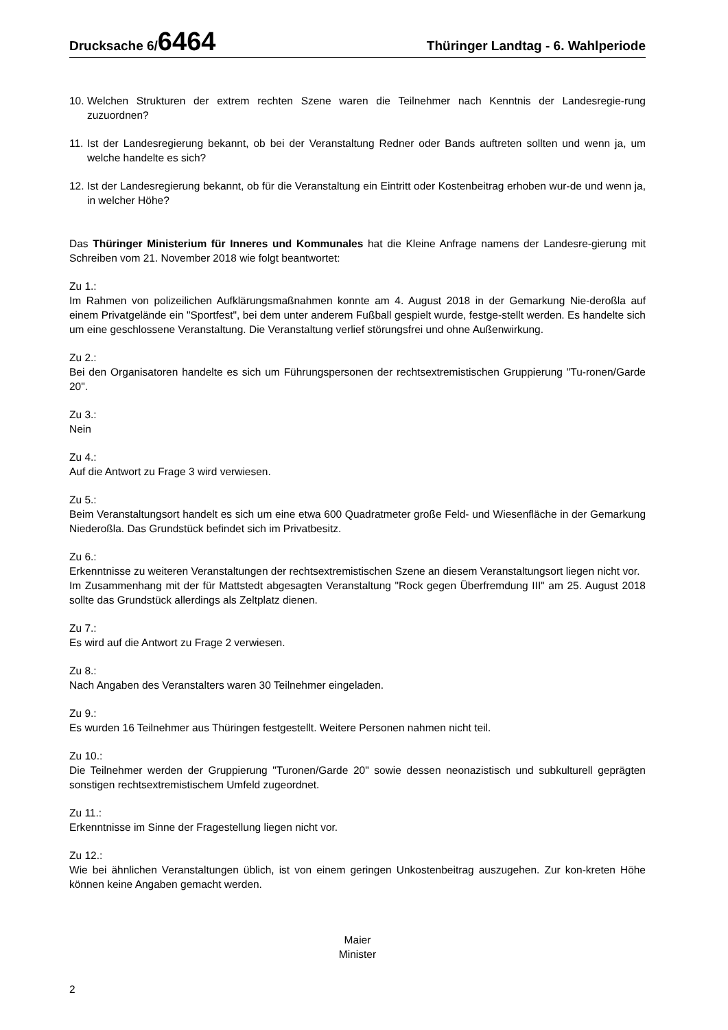Drucksache 6/6464 Thüringer Landtag - 6. Wahlperiode
10. Welchen Strukturen der extrem rechten Szene waren die Teilnehmer nach Kenntnis der Landesregie-rung zuzuordnen?
11. Ist der Landesregierung bekannt, ob bei der Veranstaltung Redner oder Bands auftreten sollten und wenn ja, um welche handelte es sich?
12. Ist der Landesregierung bekannt, ob für die Veranstaltung ein Eintritt oder Kostenbeitrag erhoben wur-de und wenn ja, in welcher Höhe?
Das Thüringer Ministerium für Inneres und Kommunales hat die Kleine Anfrage namens der Landesre-gierung mit Schreiben vom 21. November 2018 wie folgt beantwortet:
Zu 1.:
Im Rahmen von polizeilichen Aufklärungsmaßnahmen konnte am 4. August 2018 in der Gemarkung Nie-deroßla auf einem Privatgelände ein "Sportfest", bei dem unter anderem Fußball gespielt wurde, festge-stellt werden. Es handelte sich um eine geschlossene Veranstaltung. Die Veranstaltung verlief störungsfrei und ohne Außenwirkung.
Zu 2.:
Bei den Organisatoren handelte es sich um Führungspersonen der rechtsextremistischen Gruppierung "Tu-ronen/Garde 20".
Zu 3.:
Nein
Zu 4.:
Auf die Antwort zu Frage 3 wird verwiesen.
Zu 5.:
Beim Veranstaltungsort handelt es sich um eine etwa 600 Quadratmeter große Feld- und Wiesenfläche in der Gemarkung Niederoßla. Das Grundstück befindet sich im Privatbesitz.
Zu 6.:
Erkenntnisse zu weiteren Veranstaltungen der rechtsextremistischen Szene an diesem Veranstaltungsort liegen nicht vor.
Im Zusammenhang mit der für Mattstedt abgesagten Veranstaltung "Rock gegen Überfremdung III" am 25. August 2018 sollte das Grundstück allerdings als Zeltplatz dienen.
Zu 7.:
Es wird auf die Antwort zu Frage 2 verwiesen.
Zu 8.:
Nach Angaben des Veranstalters waren 30 Teilnehmer eingeladen.
Zu 9.:
Es wurden 16 Teilnehmer aus Thüringen festgestellt. Weitere Personen nahmen nicht teil.
Zu 10.:
Die Teilnehmer werden der Gruppierung "Turonen/Garde 20" sowie dessen neonazistisch und subkulturell geprägten sonstigen rechtsextremistischem Umfeld zugeordnet.
Zu 11.:
Erkenntnisse im Sinne der Fragestellung liegen nicht vor.
Zu 12.:
Wie bei ähnlichen Veranstaltungen üblich, ist von einem geringen Unkostenbeitrag auszugehen. Zur kon-kreten Höhe können keine Angaben gemacht werden.
Maier
Minister
2